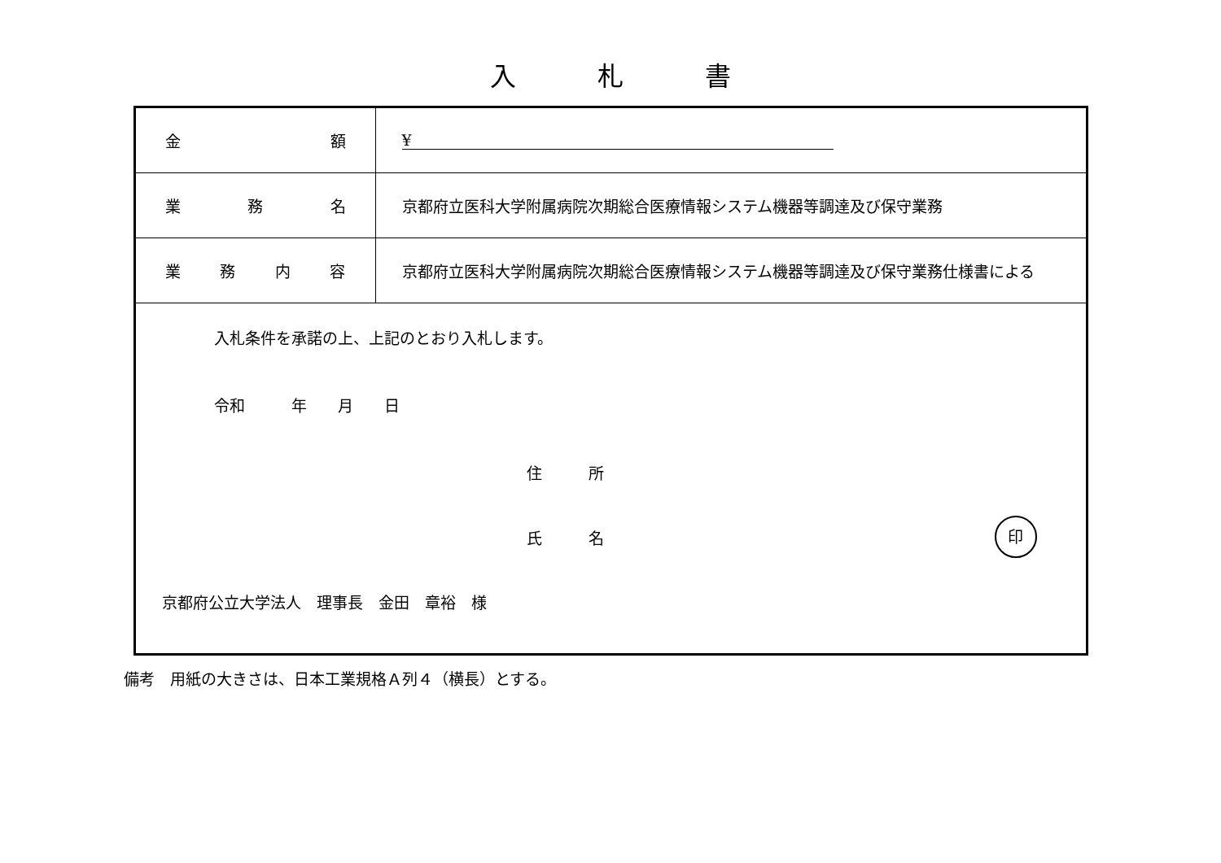入 札 書
| 金 額 | ¥ |
| 業 務 名 | 京都府立医科大学附属病院次期総合医療情報システム機器等調達及び保守業務 |
| 業 務 内 容 | 京都府立医科大学附属病院次期総合医療情報システム機器等調達及び保守業務仕様書による |
| 入札条件を承諾の上、上記のとおり入札します。 令和 年 月 日 住 所 氏 名 印 京都府公立大学法人 理事長 金田 章裕 様 | |
備考　用紙の大きさは、日本工業規格Ａ列４（横長）とする。